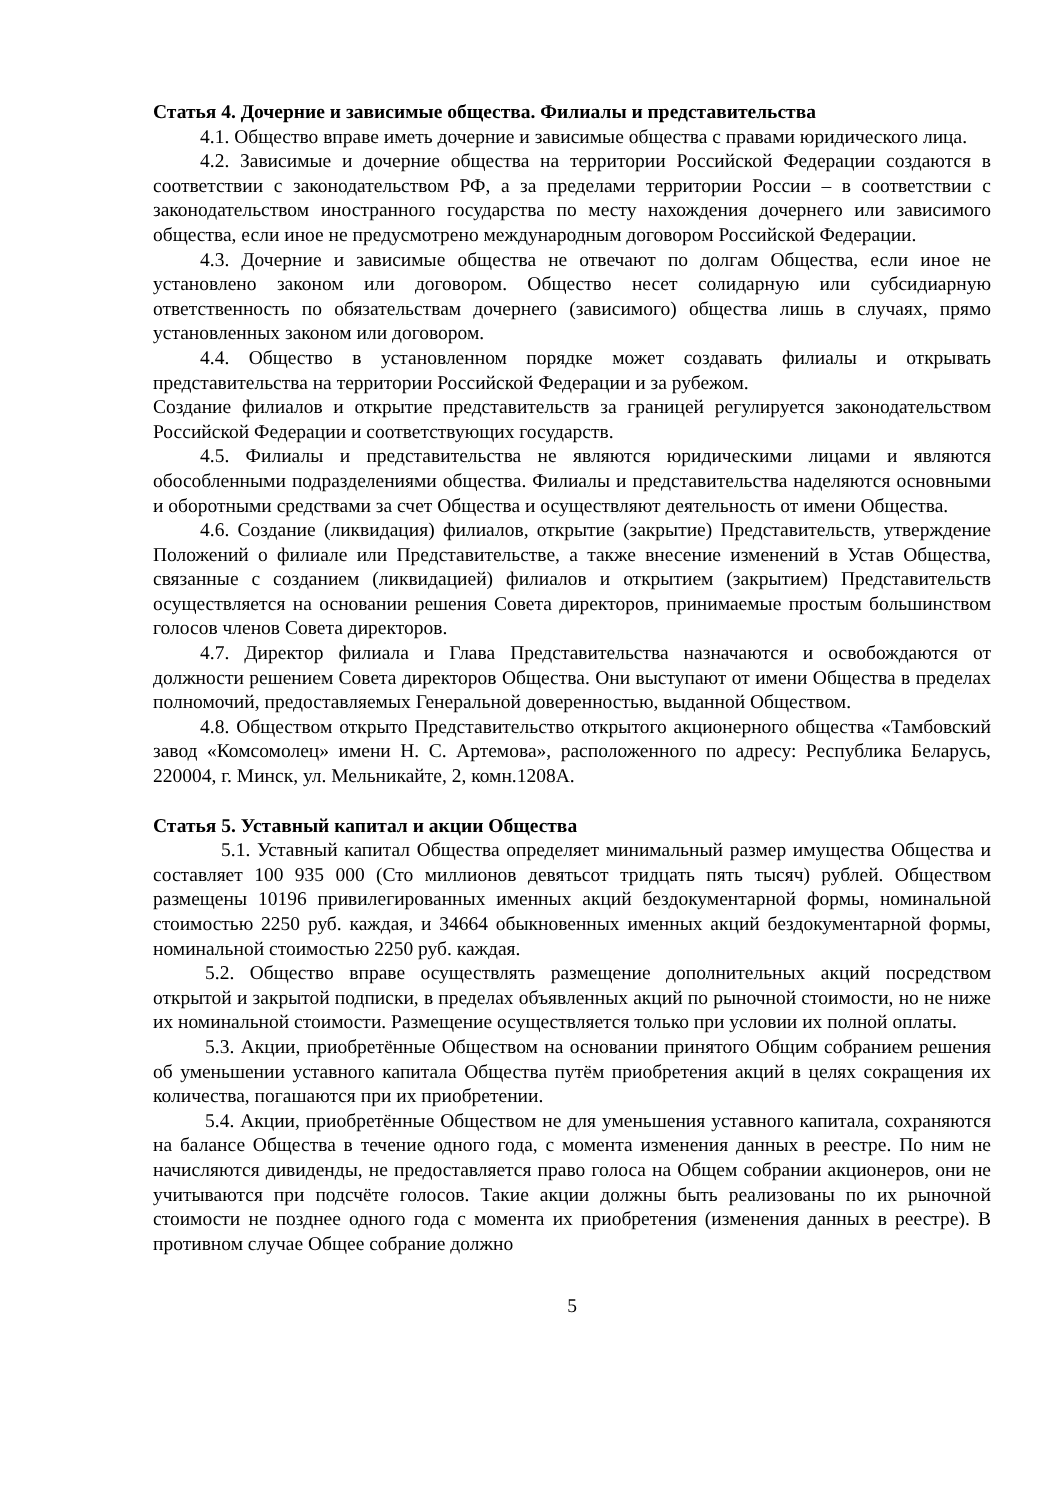Статья 4. Дочерние и зависимые общества. Филиалы и представительства
4.1. Общество вправе иметь дочерние и зависимые общества с правами юридического лица.
4.2. Зависимые и дочерние общества на территории Российской Федерации создаются в соответствии с законодательством РФ, а за пределами территории России – в соответствии с законодательством иностранного государства по месту нахождения дочернего или зависимого общества, если иное не предусмотрено международным договором Российской Федерации.
4.3. Дочерние и зависимые общества не отвечают по долгам Общества, если иное не установлено законом или договором. Общество несет солидарную или субсидиарную ответственность по обязательствам дочернего (зависимого) общества лишь в случаях, прямо установленных законом или договором.
4.4. Общество в установленном порядке может создавать филиалы и открывать представительства на территории Российской Федерации и за рубежом.
Создание филиалов и открытие представительств за границей регулируется законодательством Российской Федерации и соответствующих государств.
4.5. Филиалы и представительства не являются юридическими лицами и являются обособленными подразделениями общества. Филиалы и представительства наделяются основными и оборотными средствами за счет Общества и осуществляют деятельность от имени Общества.
4.6. Создание (ликвидация) филиалов, открытие (закрытие) Представительств, утверждение Положений о филиале или Представительстве, а также внесение изменений в Устав Общества, связанные с созданием (ликвидацией) филиалов и открытием (закрытием) Представительств осуществляется на основании решения Совета директоров, принимаемые простым большинством голосов членов Совета директоров.
4.7. Директор филиала и Глава Представительства назначаются и освобождаются от должности решением Совета директоров Общества. Они выступают от имени Общества в пределах полномочий, предоставляемых Генеральной доверенностью, выданной Обществом.
4.8. Обществом открыто Представительство открытого акционерного общества «Тамбовский завод «Комсомолец» имени Н. С. Артемова», расположенного по адресу: Республика Беларусь, 220004, г. Минск, ул. Мельникайте, 2, комн.1208А.
Статья 5. Уставный капитал и акции Общества
5.1. Уставный капитал Общества определяет минимальный размер имущества Общества и составляет 100 935 000 (Сто миллионов девятьсот тридцать пять тысяч) рублей. Обществом размещены 10196 привилегированных именных акций бездокументарной формы, номинальной стоимостью 2250 руб. каждая, и 34664 обыкновенных именных акций бездокументарной формы, номинальной стоимостью 2250 руб. каждая.
5.2. Общество вправе осуществлять размещение дополнительных акций посредством открытой и закрытой подписки, в пределах объявленных акций по рыночной стоимости, но не ниже их номинальной стоимости. Размещение осуществляется только при условии их полной оплаты.
5.3. Акции, приобретённые Обществом на основании принятого Общим собранием решения об уменьшении уставного капитала Общества путём приобретения акций в целях сокращения их количества, погашаются при их приобретении.
5.4. Акции, приобретённые Обществом не для уменьшения уставного капитала, сохраняются на балансе Общества в течение одного года, с момента изменения данных в реестре. По ним не начисляются дивиденды, не предоставляется право голоса на Общем собрании акционеров, они не учитываются при подсчёте голосов. Такие акции должны быть реализованы по их рыночной стоимости не позднее одного года с момента их приобретения (изменения данных в реестре). В противном случае Общее собрание должно
5